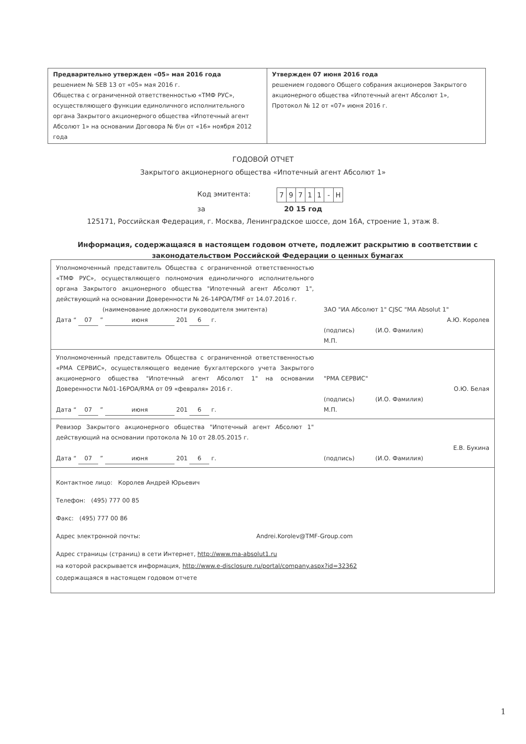| Предварительно утвержден «05» мая 2016 года решением № SEB 13 от «05» мая 2016 г. Общества с ограниченной ответственностью «ТМФ РУС», осуществляющего функции единоличного исполнительного органа Закрытого акционерного общества «Ипотечный агент Абсолют 1» на основании Договора № б\н от «16» ноября 2012 года | Утвержден 07 июня 2016 года решением годового Общего собрания акционеров Закрытого акционерного общества «Ипотечный агент Абсолют 1», Протокол № 12 от «07» июня 2016 г. |
ГОДОВОЙ ОТЧЕТ
Закрытого акционерного общества «Ипотечный агент Абсолют 1»
Код эмитента:
| 7 | 9 | 7 | 1 | 1 | - | Н |
за 20 15 год
125171, Российская Федерация, г. Москва, Ленинградское шоссе, дом 16А, строение 1, этаж 8.
Информация, содержащаяся в настоящем годовом отчете, подлежит раскрытию в соответствии с законодательством Российской Федерации о ценных бумагах
Уполномоченный представитель Общества с ограниченной ответственностью «ТМФ РУС», осуществляющего полномочия единоличного исполнительного органа Закрытого акционерного общества "Ипотечный агент Абсолют 1", действующий на основании Доверенности № 26-14POA/TMF от 14.07.2016 г.
(наименование должности руководителя эмитента)
Дата “ 07 ” июня 201 6 г.
ЗАО "ИА Абсолют 1" CJSC "MA Absolut 1"
А.Ю. Королев
(подпись) (И.О. Фамилия)
М.П.
Уполномоченный представитель Общества с ограниченной ответственностью «РМА СЕРВИС», осуществляющего ведение бухгалтерского учета Закрытого акционерного общества "Ипотечный агент Абсолют 1" на основании Доверенности №01-16POA/RMA от 09 «февраля» 2016 г.
Дата “ 07 ” июня 201 6 г.
"РМА СЕРВИС"
О.Ю. Белая
(подпись) (И.О. Фамилия)
М.П.
Ревизор Закрытого акционерного общества "Ипотечный агент Абсолют 1" действующий на основании протокола № 10 от 28.05.2015 г.
Дата “ 07 ” июня 201 6 г.
Е.В. Букина
(подпись) (И.О. Фамилия)
Контактное лицо: Королев Андрей Юрьевич
Телефон: (495) 777 00 85
Факс: (495) 777 00 86
Адрес электронной почты: Andrei.Korolev@TMF-Group.com
Адрес страницы (страниц) в сети Интернет, http://www.ma-absolut1.ru
на которой раскрывается информация, http://www.e-disclosure.ru/portal/company.aspx?id=32362
содержащаяся в настоящем годовом отчете
1